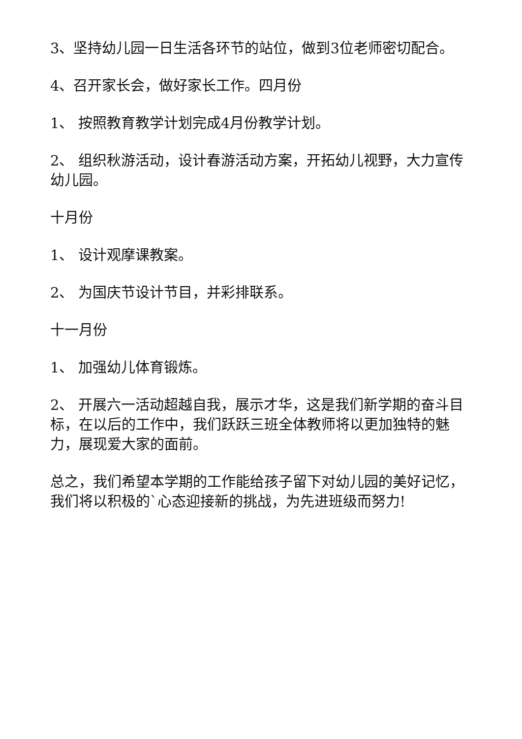3、坚持幼儿园一日生活各环节的站位，做到3位老师密切配合。
4、召开家长会，做好家长工作。四月份
1、 按照教育教学计划完成4月份教学计划。
2、 组织秋游活动，设计春游活动方案，开拓幼儿视野，大力宣传幼儿园。
十月份
1、 设计观摩课教案。
2、 为国庆节设计节目，并彩排联系。
十一月份
1、 加强幼儿体育锻炼。
2、 开展六一活动超越自我，展示才华，这是我们新学期的奋斗目标，在以后的工作中，我们跃跃三班全体教师将以更加独特的魅力，展现爱大家的面前。
总之，我们希望本学期的工作能给孩子留下对幼儿园的美好记忆，我们将以积极的`心态迎接新的挑战，为先进班级而努力!